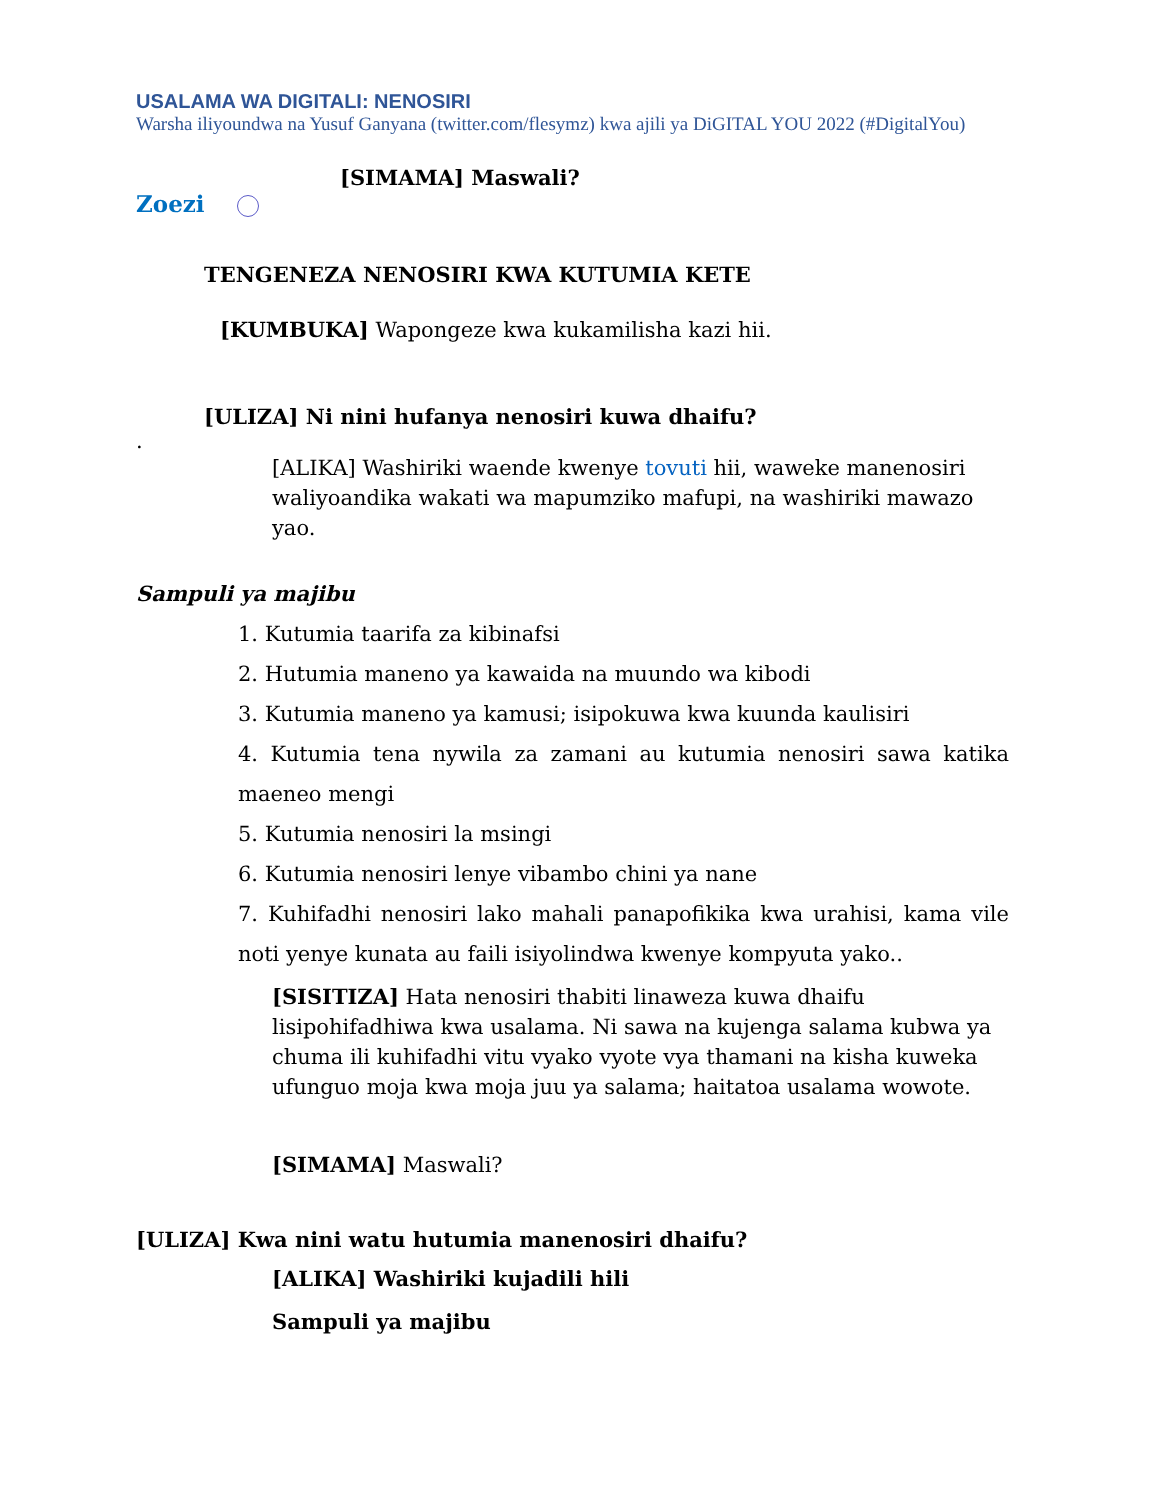USALAMA WA DIGITALI: NENOSIRI
Warsha iliyoundwa na Yusuf Ganyana (twitter.com/flesymz) kwa ajili ya DiGITAL YOU 2022 (#DigitalYou)
[SIMAMA] Maswali?
Zoezi
TENGENEZA NENOSIRI KWA KUTUMIA KETE
[KUMBUKA] Wapongeze kwa kukamilisha kazi hii.
[ULIZA] Ni nini hufanya nenosiri kuwa dhaifu?
.
[ALIKA] Washiriki waende kwenye tovuti hii, waweke manenosiri waliyoandika wakati wa mapumziko mafupi, na washiriki mawazo yao.
Sampuli ya majibu
1. Kutumia taarifa za kibinafsi
2. Hutumia maneno ya kawaida na muundo wa kibodi
3. Kutumia maneno ya kamusi; isipokuwa kwa kuunda kaulisiri
4. Kutumia tena nywila za zamani au kutumia nenosiri sawa katika maeneo mengi
5. Kutumia nenosiri la msingi
6. Kutumia nenosiri lenye vibambo chini ya nane
7. Kuhifadhi nenosiri lako mahali panapofikika kwa urahisi, kama vile noti yenye kunata au faili isiyolindwa kwenye kompyuta yako..
[SISITIZA] Hata nenosiri thabiti linaweza kuwa dhaifu lisipohifadhiwa kwa usalama. Ni sawa na kujenga salama kubwa ya chuma ili kuhifadhi vitu vyako vyote vya thamani na kisha kuweka ufunguo moja kwa moja juu ya salama; haitatoa usalama wowote.
[SIMAMA] Maswali?
[ULIZA] Kwa nini watu hutumia manenosiri dhaifu?
[ALIKA] Washiriki kujadili hili
Sampuli ya majibu